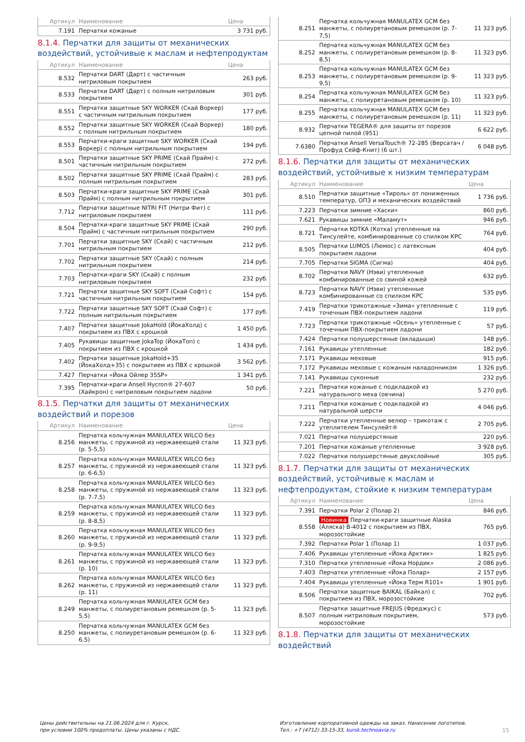| Артикул | Наименование | Цена |
| --- | --- | --- |
| 7.191 | Перчатки кожаные | 3 731 руб. |
8.1.4. Перчатки для защиты от механических воздействий, устойчивые к маслам и нефтепродуктам
| Артикул | Наименование | Цена |
| --- | --- | --- |
| 8.532 | Перчатки DART (Дарт) с частичным нитриловым покрытием | 263 руб. |
| 8.533 | Перчатки DART (Дарт) с полным нитриловым покрытием | 301 руб. |
| 8.551 | Перчатки защитные SKY WORKER (Скай Воркер) с частичным нитрильным покрытием | 177 руб. |
| 8.552 | Перчатки защитные SKY WORKER (Скай Воркер) с полным нитрильным покрытием | 180 руб. |
| 8.553 | Перчатки-краги защитные SKY WORKER (Скай Воркер) с полным нитрильным покрытием | 194 руб. |
| 8.501 | Перчатки защитные SKY PRIME (Скай Прайм) с частичным нитрильным покрытием | 272 руб. |
| 8.502 | Перчатки защитные SKY PRIME (Скай Прайм) с полным нитрильным покрытием | 283 руб. |
| 8.503 | Перчатки-краги защитные SKY PRIME (Скай Прайм) с полным нитрильным покрытием | 301 руб. |
| 7.712 | Перчатки защитные NITRI FIT (Нитри Фит) с нитриловым покрытием | 111 руб. |
| 8.504 | Перчатки-краги защитные SKY PRIME (Скай Прайм) с частичным нитрильным покрытием | 290 руб. |
| 7.701 | Перчатки защитные SKY (Скай) с частичным нитрильным покрытием | 212 руб. |
| 7.702 | Перчатки защитные SKY (Скай) с полным нитрильным покрытием | 214 руб. |
| 7.703 | Перчатки-краги SKY (Скай) с полным нитриловым покрытием | 232 руб. |
| 7.721 | Перчатки защитные SKY SOFT (Скай Софт) с частичным нитрильным покрытием | 154 руб. |
| 7.722 | Перчатки защитные SKY SOFT (Скай Софт) с полным нитрильным покрытием | 177 руб. |
| 7.407 | Перчатки защитные JokaHold (ЙокаХолд) с покрытием из ПВХ с крошкой | 1 450 руб. |
| 7.405 | Рукавицы защитные JokaTop (ЙокаТоп) с покрытием из ПВХ с крошкой | 1 434 руб. |
| 7.402 | Перчатки защитные JokaHold+35 (ЙокаХолд+35) с покрытием из ПВХ с крошкой | 3 562 руб. |
| 7.427 | Перчатки «Йока Ойлер 35SP» | 1 341 руб. |
| 7.395 | Перчатки-краги Ansell Hycron® 27-607 (Хайкрон) с нитриловым покрытием ладони | 50 руб. |
8.1.5. Перчатки для защиты от механических воздействий и порезов
| Артикул | Наименование | Цена |
| --- | --- | --- |
| 8.256 | Перчатка кольчужная MANULATEX WILCO без манжеты, с пружиной из нержавеющей стали (р. 5-5,5) | 11 323 руб. |
| 8.257 | Перчатка кольчужная MANULATEX WILCO без манжеты, с пружиной из нержавеющей стали (р. 6-6,5) | 11 323 руб. |
| 8.258 | Перчатка кольчужная MANULATEX WILCO без манжеты, с пружиной из нержавеющей стали (р. 7-7,5) | 11 323 руб. |
| 8.259 | Перчатка кольчужная MANULATEX WILCO без манжеты, с пружиной из нержавеющей стали (р. 8-8,5) | 11 323 руб. |
| 8.260 | Перчатка кольчужная MANULATEX WILCO без манжеты, с пружиной из нержавеющей стали (р. 9-9,5) | 11 323 руб. |
| 8.261 | Перчатка кольчужная MANULATEX WILCO без манжеты, с пружиной из нержавеющей стали (р. 10) | 11 323 руб. |
| 8.262 | Перчатка кольчужная MANULATEX WILCO без манжеты, с пружиной из нержавеющей стали (р. 11) | 11 323 руб. |
| 8.249 | Перчатка кольчужная MANULATEX GCM без манжеты, с полиуретановым ремешком (р. 5-5,5) | 11 323 руб. |
| 8.250 | Перчатка кольчужная MANULATEX GCM без манжеты, с полиуретановым ремешком (р. 6-6,5) | 11 323 руб. |
| 8.251 | Перчатка кольчужная MANULATEX GCM без манжеты, с полиуретановым ремешком (р. 7-7,5) | 11 323 руб. |
| 8.252 | Перчатка кольчужная MANULATEX GCM без манжеты, с полиуретановым ремешком (р. 8-8,5) | 11 323 руб. |
| 8.253 | Перчатка кольчужная MANULATEX GCM без манжеты, с полиуретановым ремешком (р. 9-9,5) | 11 323 руб. |
| 8.254 | Перчатка кольчужная MANULATEX GCM без манжеты, с полиуретановым ремешком (р. 10) | 11 323 руб. |
| 8.255 | Перчатка кольчужная MANULATEX GCM без манжеты, с полиуретановым ремешком (р. 11) | 11 323 руб. |
| 8.932 | Перчатки TEGERA® для защиты от порезов цепной пилой (951) | 6 622 руб. |
| 7.6380 | Перчатки Ansell VersaTouch® 72-285 (Версатач / Профуд Сейф-Книт) (6 шт.) | 6 048 руб. |
8.1.6. Перчатки для защиты от механических воздействий, устойчивые к низким температурам
| Артикул | Наименование | Цена |
| --- | --- | --- |
| 8.510 | Перчатки защитные «Тироль» от пониженных температур, ОПЗ и механических воздействий | 1 736 руб. |
| 7.223 | Перчатки зимние «Хаски» | 860 руб. |
| 7.621 | Рукавицы зимние «Маламут» | 946 руб. |
| 8.721 | Перчатки KOTKA (Котка) утепленные на Тинсулейте, комбинированные со спилком КРС | 764 руб. |
| 8.505 | Перчатки LUMOS (Люмос) с латексным покрытием ладони | 404 руб. |
| 7.705 | Перчатки SIGMA (Сигма) | 404 руб. |
| 8.702 | Перчатки NAVY (Нэви) утепленные комбинированные со свиной кожей | 632 руб. |
| 8.723 | Перчатки NAVY (Нэви) утепленные комбинированные со спилком КРС | 535 руб. |
| 7.419 | Перчатки трикотажные «Зима» утепленные с точечным ПВХ-покрытием ладони | 119 руб. |
| 7.723 | Перчатки трикотажные «Осень» утепленные с точечным ПВХ-покрытием ладони | 57 руб. |
| 7.424 | Перчатки полушерстяные (вкладыши) | 148 руб. |
| 7.161 | Рукавицы утепленные | 182 руб. |
| 7.171 | Рукавицы меховые | 915 руб. |
| 7.172 | Рукавицы меховые с кожаным наладонником | 1 326 руб. |
| 7.141 | Рукавицы суконные | 232 руб. |
| 7.221 | Перчатки кожаные с подкладкой из натурального меха (овчина) | 5 270 руб. |
| 7.211 | Перчатки кожаные с подкладкой из натуральной шерсти | 4 046 руб. |
| 7.222 | Перчатки утепленные велюр – трикотаж с утеплителем Тинсулейт® | 2 705 руб. |
| 7.021 | Перчатки полушерстяные | 220 руб. |
| 7.201 | Перчатки кожаные утепленные | 3 928 руб. |
| 7.022 | Перчатки полушерстяные двухслойные | 305 руб. |
8.1.7. Перчатки для защиты от механических воздействий, устойчивые к маслам и нефтепродуктам, стойкие к низким температурам
| Артикул | Наименование | Цена |
| --- | --- | --- |
| 7.391 | Перчатки Polar 2 (Полар 2) | 846 руб. |
| 8.558 | Новинка Перчатки-краги защитные Alaska (Аляска) B-4012 с покрытием из ПВХ, морозостойкие | 765 руб. |
| 7.392 | Перчатки Polar 1 (Полар 1) | 1 037 руб. |
| 7.406 | Рукавицы утепленные «Йока Арктик» | 1 825 руб. |
| 7.310 | Перчатки утепленные «Йока Нордик» | 2 086 руб. |
| 7.403 | Перчатки утепленные «Йока Полар» | 2 157 руб. |
| 7.404 | Рукавицы утепленные «Йока Терм R101» | 1 901 руб. |
| 8.506 | Перчатки защитные BAIKAL (Байкал) с покрытием из ПВХ, морозостойкие | 702 руб. |
| 8.507 | Перчатки защитные FREJUS (Фреджус) с полным нитриловым покрытием, морозостойкие | 573 руб. |
8.1.8. Перчатки для защиты от механических воздействий
Цены действительны на 21.06.2024 для г. Курск,
при условии 100% предоплаты. Цены указаны с НДС.
Изготовление корпоративной одежды на заказ. Нанесение логотипов.
Тел.: +7 (4712) 33-15-33, kursk.technoavia.ru
15